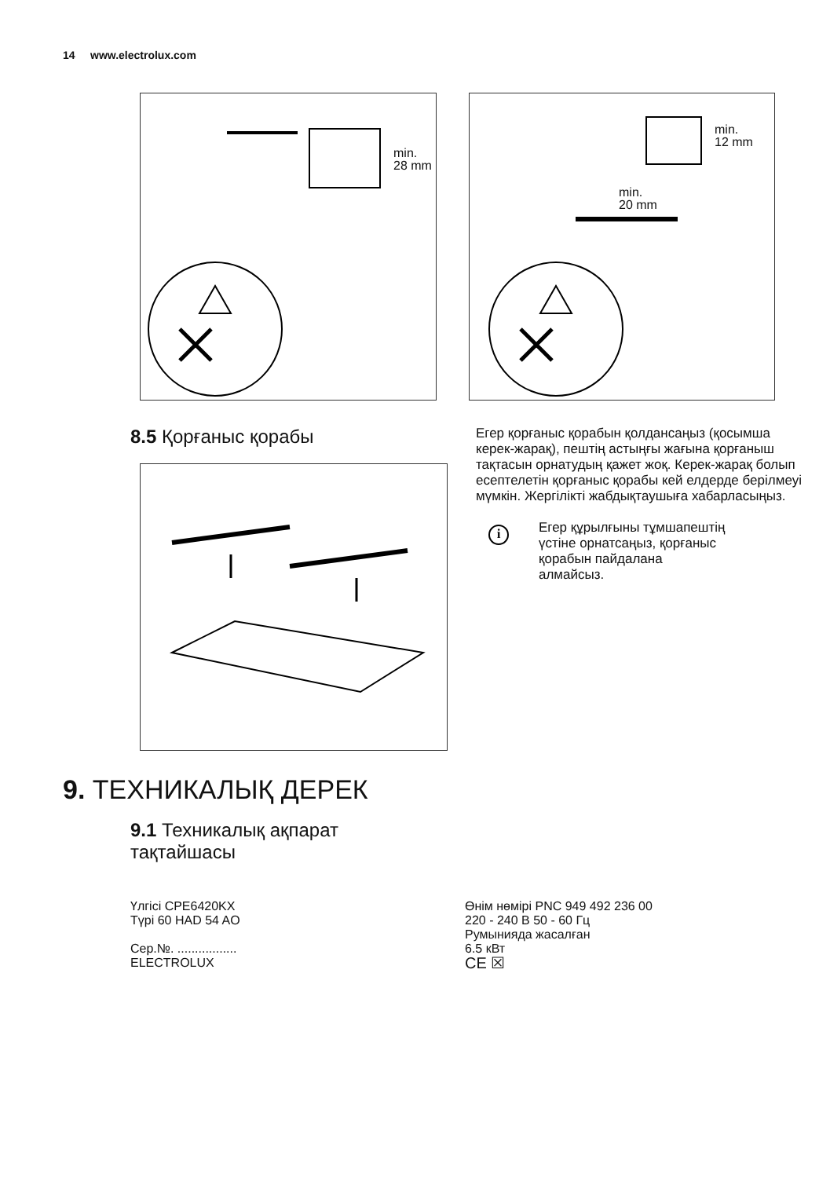14 www.electrolux.com
min.
28 mm
min.
12 mm
min.
20 mm
8.5 Қорғаныс қорабы
Егер қорғаныс қорабын қолдансаңыз (қосымша керек-жарақ), пештің астыңғы жағына қорғаныш тақтасын орнатудың қажет жоқ. Керек-жарақ болып есептелетін қорғаныс қорабы кей елдерде берілмеуі мүмкін. Жергілікті жабдықтаушыға хабарласыңыз.
i
Егер құрылғыны тұмшапештің үстіне орнатсаңыз, қорғаныс қорабын пайдалана алмайсыз.
9. ТЕХНИКАЛЫҚ ДЕРЕК
9.1 Техникалық ақпарат тақтайшасы
Үлгісі CPE6420KX
Түрі 60 HAD 54 AO
Сер.№. .................
ELECTROLUX
Өнім нөмірі PNC 949 492 236 00
220 - 240 В 50 - 60 Гц
Румынияда жасалған
6.5 кВт
CE ☒